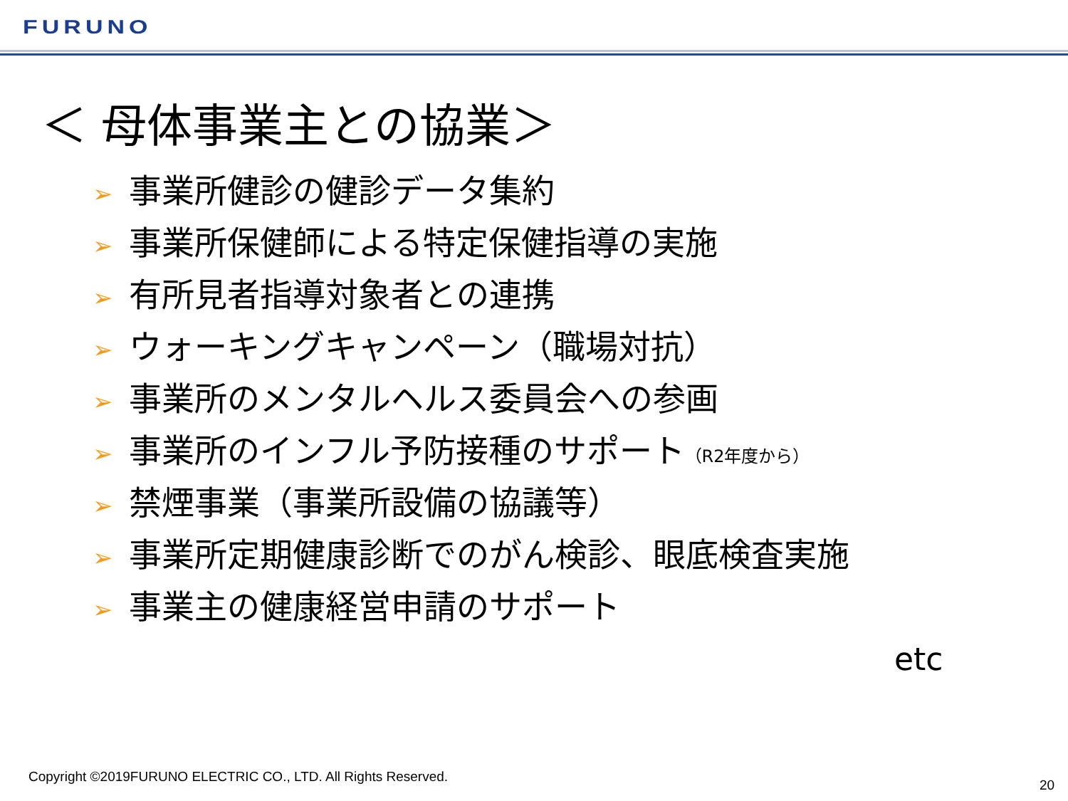FURUNO
＜ 母体事業主との協業＞
➢ 事業所健診の健診データ集約
➢ 事業所保健師による特定保健指導の実施
➢ 有所見者指導対象者との連携
➢ ウォーキングキャンペーン（職場対抗）
➢ 事業所のメンタルヘルス委員会への参画
➢ 事業所のインフル予防接種のサポート（R2年度から）
➢ 禁煙事業（事業所設備の協議等）
➢ 事業所定期健康診断でのがん検診、眼底検査実施
➢ 事業主の健康経営申請のサポート
etc
Copyright ©2019FURUNO ELECTRIC CO., LTD. All Rights Reserved.
20